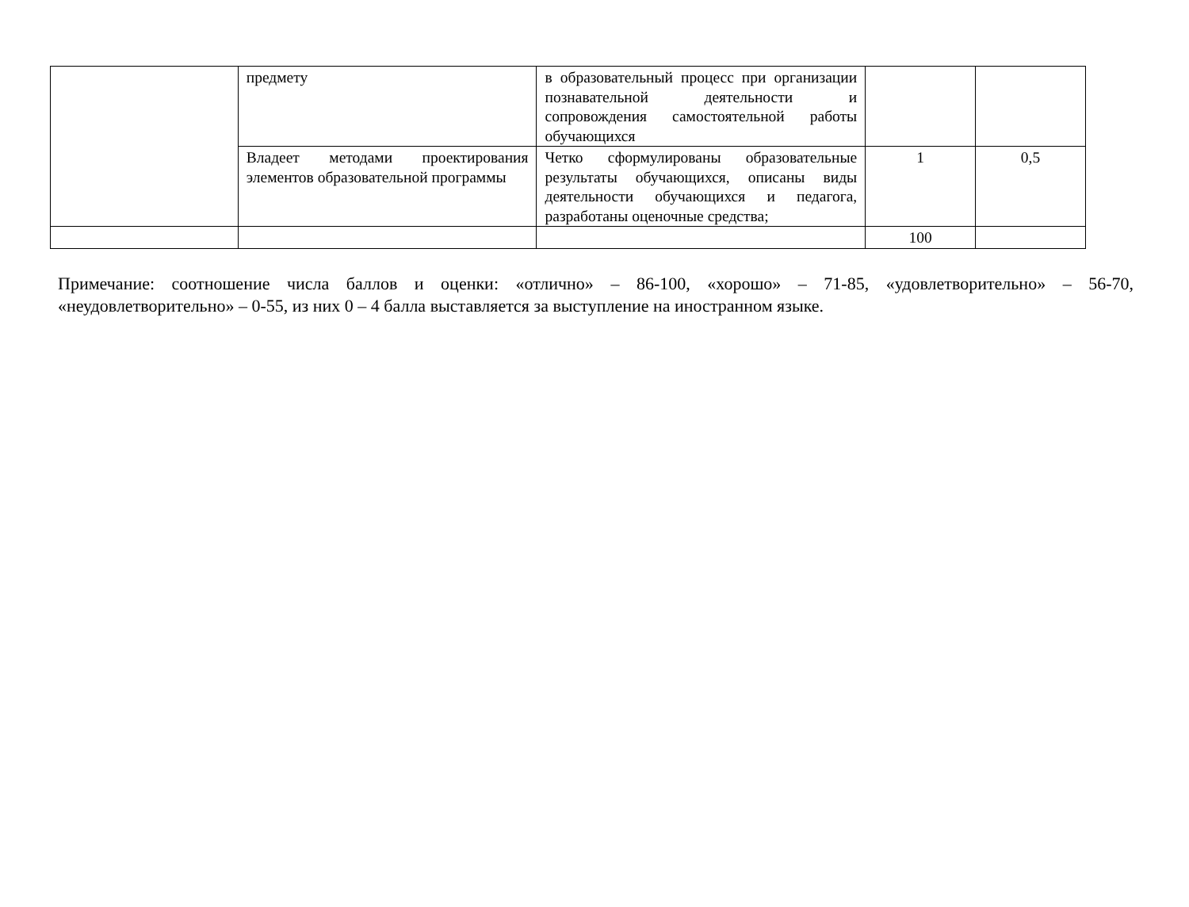| | предмету | в образовательный процесс при организации познавательной деятельности и сопровождения самостоятельной работы обучающихся | | |
| | Владеет методами проектирования элементов образовательной программы | Четко сформулированы образовательные результаты обучающихся, описаны виды деятельности обучающихся и педагога, разработаны оценочные средства; | 1 | 0,5 |
| | | | 100 | |
Примечание: соотношение числа баллов и оценки: «отлично» – 86-100, «хорошо» – 71-85, «удовлетворительно» – 56-70, «неудовлетворительно» – 0-55, из них 0 – 4 балла выставляется за выступление на иностранном языке.